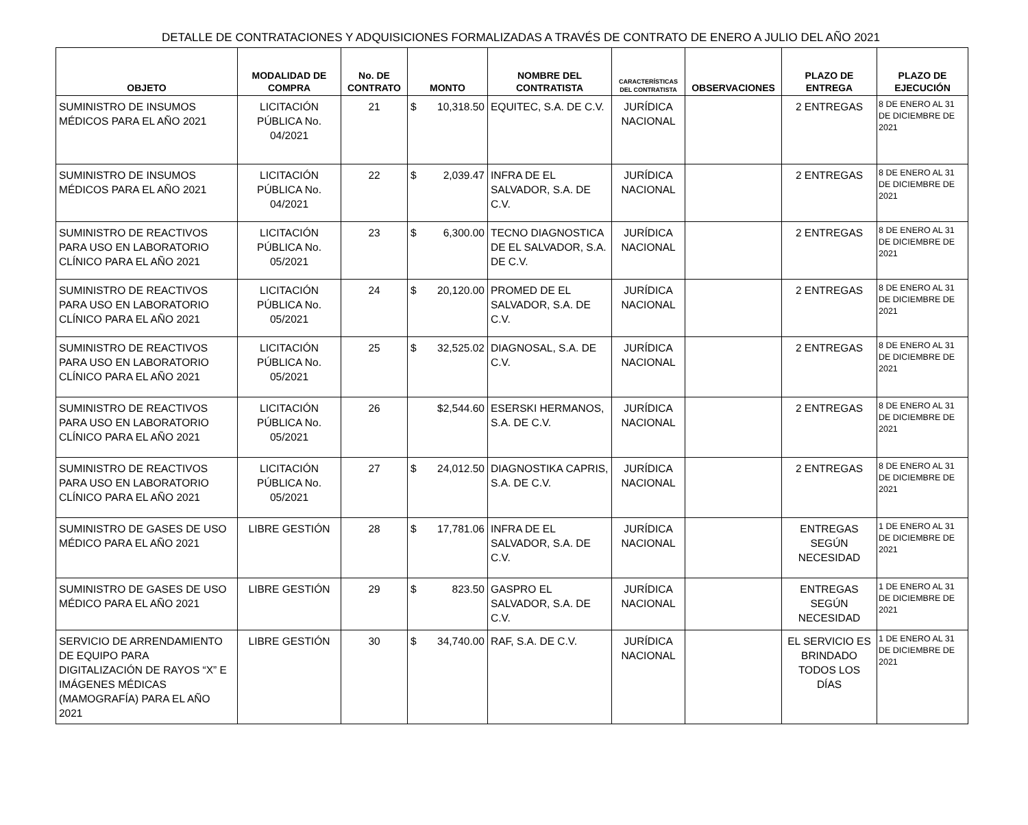DETALLE DE CONTRATACIONES Y ADQUISICIONES FORMALIZADAS A TRAVÉS DE CONTRATO DE ENERO A JULIO DEL AÑO 2021
| OBJETO | MODALIDAD DE COMPRA | No. DE CONTRATO | MONTO | NOMBRE DEL CONTRATISTA | CARACTERÍSTICAS DEL CONTRATISTA | OBSERVACIONES | PLAZO DE ENTREGA | PLAZO DE EJECUCIÓN |
| --- | --- | --- | --- | --- | --- | --- | --- | --- |
| SUMINISTRO DE INSUMOS MÉDICOS PARA EL AÑO 2021 | LICITACIÓN PÚBLICA No. 04/2021 | 21 | $ 10,318.50 | EQUITEC, S.A. DE C.V. | JURÍDICA NACIONAL | | 2 ENTREGAS | 8 DE ENERO AL 31 DE DICIEMBRE DE 2021 |
| SUMINISTRO DE INSUMOS MÉDICOS PARA EL AÑO 2021 | LICITACIÓN PÚBLICA No. 04/2021 | 22 | $ 2,039.47 | INFRA DE EL SALVADOR, S.A. DE C.V. | JURÍDICA NACIONAL | | 2 ENTREGAS | 8 DE ENERO AL 31 DE DICIEMBRE DE 2021 |
| SUMINISTRO DE REACTIVOS PARA USO EN LABORATORIO CLÍNICO PARA EL AÑO 2021 | LICITACIÓN PÚBLICA No. 05/2021 | 23 | $ 6,300.00 | TECNO DIAGNOSTICA DE EL SALVADOR, S.A. DE C.V. | JURÍDICA NACIONAL | | 2 ENTREGAS | 8 DE ENERO AL 31 DE DICIEMBRE DE 2021 |
| SUMINISTRO DE REACTIVOS PARA USO EN LABORATORIO CLÍNICO PARA EL AÑO 2021 | LICITACIÓN PÚBLICA No. 05/2021 | 24 | $ 20,120.00 | PROMED DE EL SALVADOR, S.A. DE C.V. | JURÍDICA NACIONAL | | 2 ENTREGAS | 8 DE ENERO AL 31 DE DICIEMBRE DE 2021 |
| SUMINISTRO DE REACTIVOS PARA USO EN LABORATORIO CLÍNICO PARA EL AÑO 2021 | LICITACIÓN PÚBLICA No. 05/2021 | 25 | $ 32,525.02 | DIAGNOSAL, S.A. DE C.V. | JURÍDICA NACIONAL | | 2 ENTREGAS | 8 DE ENERO AL 31 DE DICIEMBRE DE 2021 |
| SUMINISTRO DE REACTIVOS PARA USO EN LABORATORIO CLÍNICO PARA EL AÑO 2021 | LICITACIÓN PÚBLICA No. 05/2021 | 26 | $2,544.60 | ESERSKI HERMANOS, S.A. DE C.V. | JURÍDICA NACIONAL | | 2 ENTREGAS | 8 DE ENERO AL 31 DE DICIEMBRE DE 2021 |
| SUMINISTRO DE REACTIVOS PARA USO EN LABORATORIO CLÍNICO PARA EL AÑO 2021 | LICITACIÓN PÚBLICA No. 05/2021 | 27 | $ 24,012.50 | DIAGNOSTIKA CAPRIS, S.A. DE C.V. | JURÍDICA NACIONAL | | 2 ENTREGAS | 8 DE ENERO AL 31 DE DICIEMBRE DE 2021 |
| SUMINISTRO DE GASES DE USO MÉDICO PARA EL AÑO 2021 | LIBRE GESTIÓN | 28 | $ 17,781.06 | INFRA DE EL SALVADOR, S.A. DE C.V. | JURÍDICA NACIONAL | | ENTREGAS SEGÚN NECESIDAD | 1 DE ENERO AL 31 DE DICIEMBRE DE 2021 |
| SUMINISTRO DE GASES DE USO MÉDICO PARA EL AÑO 2021 | LIBRE GESTIÓN | 29 | $ 823.50 | GASPRO EL SALVADOR, S.A. DE C.V. | JURÍDICA NACIONAL | | ENTREGAS SEGÚN NECESIDAD | 1 DE ENERO AL 31 DE DICIEMBRE DE 2021 |
| SERVICIO DE ARRENDAMIENTO DE EQUIPO PARA DIGITALIZACIÓN DE RAYOS “X” E IMÁGENES MÉDICAS (MAMOGRAFÍA) PARA EL AÑO 2021 | LIBRE GESTIÓN | 30 | $ 34,740.00 | RAF, S.A. DE C.V. | JURÍDICA NACIONAL | | EL SERVICIO ES BRINDADO TODOS LOS DÍAS | 1 DE ENERO AL 31 DE DICIEMBRE DE 2021 |